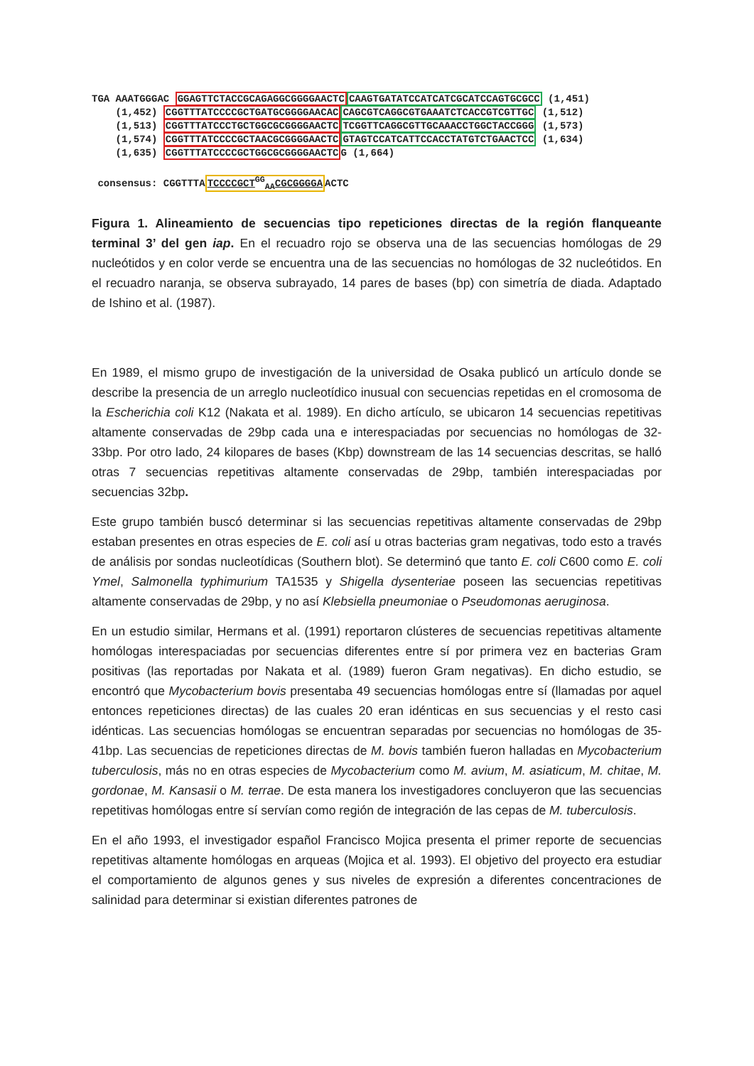TGA AAATGGGAC GGAGTTCTACCGCAGAGGCGGGGAACTC CAAGTGATATCCATCATCGCATCCAGTGCGCC (1,451) (1,452) CGGTTTATCCCCGCTGATGCGGGGAACAC CAGCGTCAGGCGTGAAATCTCACCGTCGTTGC (1,512) (1,513) CGGTTTATCCCTGCTGGCGCGGGGAACTC TCGGTTCAGGCGTTGCAAACCTGGCTACCGGG (1,573) (1,574) CGGTTTATCCCCGCTAACGCGGGGAACTC GTAGTCCATCATTCCACCTATGTCTGAACTCC (1,634) (1,635) CGGTTTATCCCCGCTGGCGCGGGGAACTCG (1,664) consensus: CGGTTTATCCCCGCT<sup>GG</sup><sub>AA</sub>CGCGGGGAACTC
Figura 1. Alineamiento de secuencias tipo repeticiones directas de la región flanqueante terminal 3’ del gen iap. En el recuadro rojo se observa una de las secuencias homólogas de 29 nucleótidos y en color verde se encuentra una de las secuencias no homólogas de 32 nucleótidos. En el recuadro naranja, se observa subrayado, 14 pares de bases (bp) con simetría de diada. Adaptado de Ishino et al. (1987).
En 1989, el mismo grupo de investigación de la universidad de Osaka publicó un artículo donde se describe la presencia de un arreglo nucleotídico inusual con secuencias repetidas en el cromosoma de la Escherichia coli K12 (Nakata et al. 1989). En dicho artículo, se ubicaron 14 secuencias repetitivas altamente conservadas de 29bp cada una e interespaciadas por secuencias no homólogas de 32-33bp. Por otro lado, 24 kilopares de bases (Kbp) downstream de las 14 secuencias descritas, se halló otras 7 secuencias repetitivas altamente conservadas de 29bp, también interespaciadas por secuencias 32bp.
Este grupo también buscó determinar si las secuencias repetitivas altamente conservadas de 29bp estaban presentes en otras especies de E. coli así u otras bacterias gram negativas, todo esto a través de análisis por sondas nucleotídicas (Southern blot). Se determinó que tanto E. coli C600 como E. coli Ymel, Salmonella typhimurium TA1535 y Shigella dysenteriae poseen las secuencias repetitivas altamente conservadas de 29bp, y no así Klebsiella pneumoniae o Pseudomonas aeruginosa.
En un estudio similar, Hermans et al. (1991) reportaron clústeres de secuencias repetitivas altamente homólogas interespaciadas por secuencias diferentes entre sí por primera vez en bacterias Gram positivas (las reportadas por Nakata et al. (1989) fueron Gram negativas). En dicho estudio, se encontró que Mycobacterium bovis presentaba 49 secuencias homólogas entre sí (llamadas por aquel entonces repeticiones directas) de las cuales 20 eran idénticas en sus secuencias y el resto casi idénticas. Las secuencias homólogas se encuentran separadas por secuencias no homólogas de 35-41bp. Las secuencias de repeticiones directas de M. bovis también fueron halladas en Mycobacterium tuberculosis, más no en otras especies de Mycobacterium como M. avium, M. asiaticum, M. chitae, M. gordonae, M. Kansasii o M. terrae. De esta manera los investigadores concluyeron que las secuencias repetitivas homólogas entre sí servían como región de integración de las cepas de M. tuberculosis.
En el año 1993, el investigador español Francisco Mojica presenta el primer reporte de secuencias repetitivas altamente homólogas en arqueas (Mojica et al. 1993). El objetivo del proyecto era estudiar el comportamiento de algunos genes y sus niveles de expresión a diferentes concentraciones de salinidad para determinar si existian diferentes patrones de